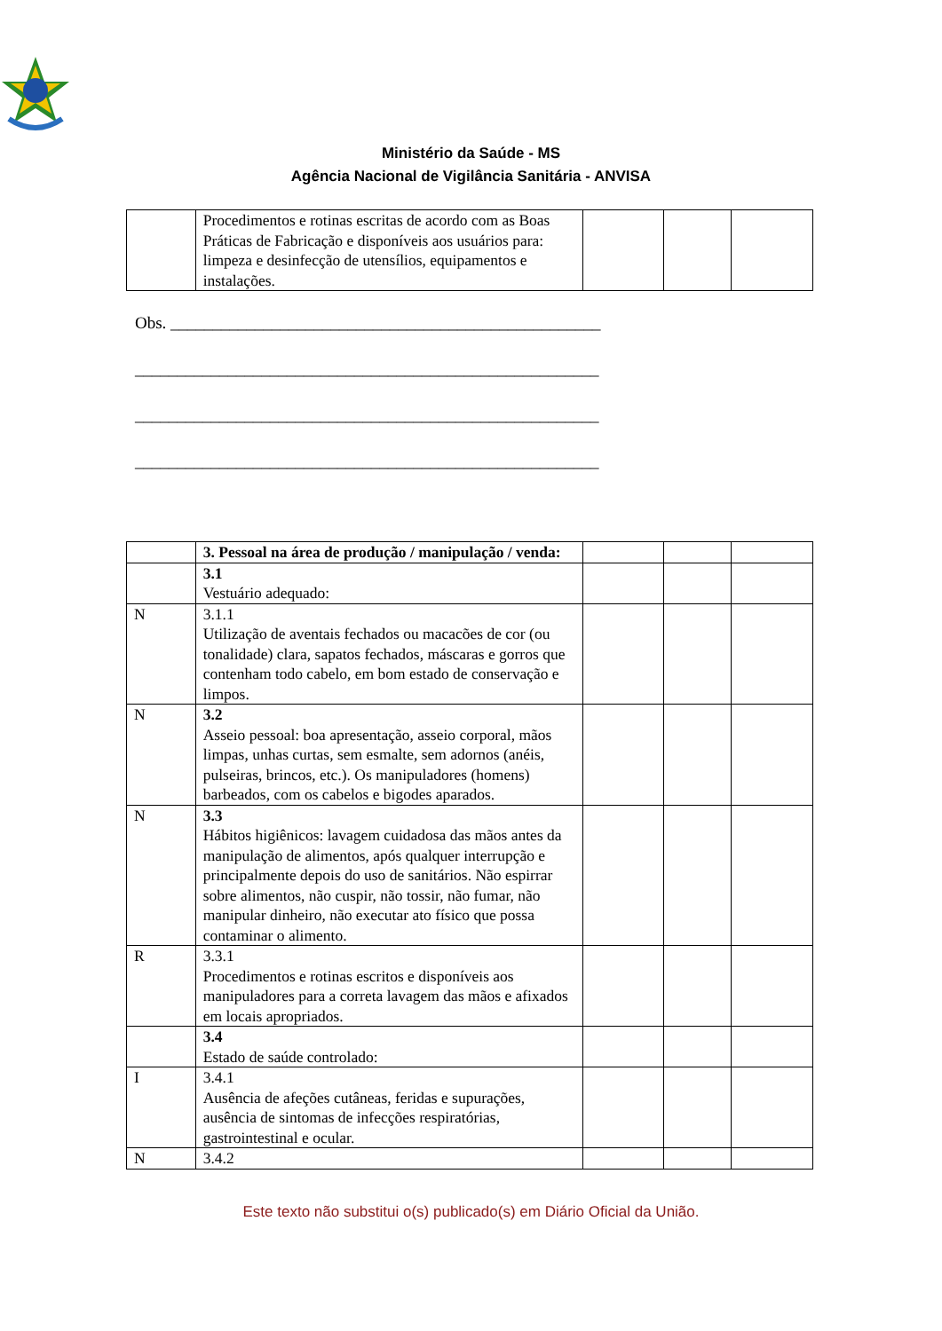Ministério da Saúde - MS
Agência Nacional de Vigilância Sanitária - ANVISA
| | Procedimentos e rotinas escritas de acordo com as Boas Práticas de Fabricação e disponíveis aos usuários para: limpeza e desinfecção de utensílios, equipamentos e instalações. | | | |
Obs. ___________________________________________________
_______________________________________________________
_______________________________________________________
_______________________________________________________
| | 3. Pessoal na área de produção / manipulação / venda: | | | |
| | 3.1 Vestuário adequado: | | | |
| N | 3.1.1 Utilização de aventais fechados ou macacões de cor (ou tonalidade) clara, sapatos fechados, máscaras e gorros que contenham todo cabelo, em bom estado de conservação e limpos. | | | |
| N | 3.2 Asseio pessoal: boa apresentação, asseio corporal, mãos limpas, unhas curtas, sem esmalte, sem adornos (anéis, pulseiras, brincos, etc.). Os manipuladores (homens) barbeados, com os cabelos e bigodes aparados. | | | |
| N | 3.3 Hábitos higiênicos: lavagem cuidadosa das mãos antes da manipulação de alimentos, após qualquer interrupção e principalmente depois do uso de sanitários. Não espirrar sobre alimentos, não cuspir, não tossir, não fumar, não manipular dinheiro, não executar ato físico que possa contaminar o alimento. | | | |
| R | 3.3.1 Procedimentos e rotinas escritos e disponíveis aos manipuladores para a correta lavagem das mãos e afixados em locais apropriados. | | | |
| | 3.4 Estado de saúde controlado: | | | |
| I | 3.4.1 Ausência de afeções cutâneas, feridas e supurações, ausência de sintomas de infecções respiratórias, gastrointestinal e ocular. | | | |
| N | 3.4.2 | | | |
Este texto não substitui o(s) publicado(s) em Diário Oficial da União.